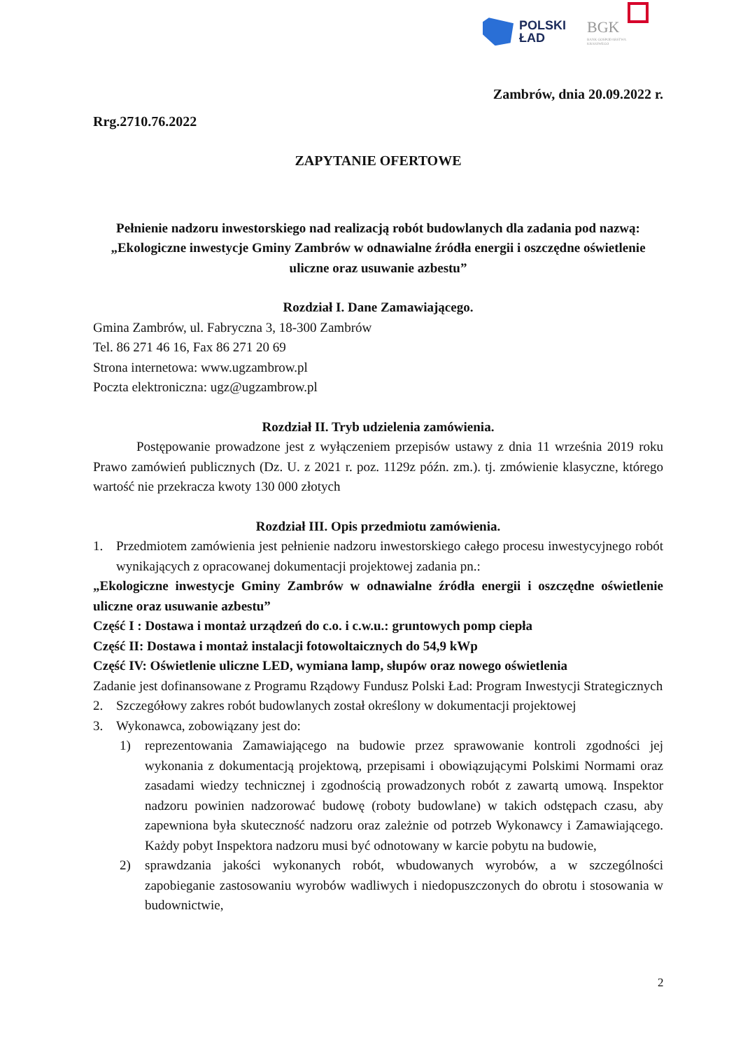POLSKI
ŁAD
BGK
BANK GOSPODARSTWA
KRAJOWEGO
Zambrów, dnia 20.09.2022 r.
Rrg.2710.76.2022
ZAPYTANIE OFERTOWE
Pełnienie nadzoru inwestorskiego nad realizacją robót budowlanych dla zadania pod nazwą: „Ekologiczne inwestycje Gminy Zambrów w odnawialne źródła energii i oszczędne oświetlenie uliczne oraz usuwanie azbestu”
Rozdział I. Dane Zamawiającego.
Gmina Zambrów, ul. Fabryczna 3, 18-300 Zambrów
Tel. 86 271 46 16, Fax 86 271 20 69
Strona internetowa: www.ugzambrow.pl
Poczta elektroniczna: ugz@ugzambrow.pl
Rozdział II. Tryb udzielenia zamówienia.
Postępowanie prowadzone jest z wyłączeniem przepisów ustawy z dnia 11 września 2019 roku Prawo zamówień publicznych (Dz. U. z 2021 r. poz. 1129z późn. zm.). tj. zmówienie klasyczne, którego wartość nie przekracza kwoty 130 000 złotych
Rozdział III. Opis przedmiotu zamówienia.
1. Przedmiotem zamówienia jest pełnienie nadzoru inwestorskiego całego procesu inwestycyjnego robót wynikających z opracowanej dokumentacji projektowej zadania pn.:
„Ekologiczne inwestycje Gminy Zambrów w odnawialne źródła energii i oszczędne oświetlenie uliczne oraz usuwanie azbestu”
Część I : Dostawa i montaż urządzeń do c.o. i c.w.u.: gruntowych pomp ciepła
Część II: Dostawa i montaż instalacji fotowoltaicznych do 54,9 kWp
Część IV: Oświetlenie uliczne LED, wymiana lamp, słupów oraz nowego oświetlenia
Zadanie jest dofinansowane z Programu Rządowy Fundusz Polski Ład: Program Inwestycji Strategicznych
2. Szczegółowy zakres robót budowlanych został określony w dokumentacji projektowej
3. Wykonawca, zobowiązany jest do:
1) reprezentowania Zamawiającego na budowie przez sprawowanie kontroli zgodności jej wykonania z dokumentacją projektową, przepisami i obowiązującymi Polskimi Normami oraz zasadami wiedzy technicznej i zgodnością prowadzonych robót z zawartą umową. Inspektor nadzoru powinien nadzorować budowę (roboty budowlane) w takich odstępach czasu, aby zapewniona była skuteczność nadzoru oraz zależnie od potrzeb Wykonawcy i Zamawiającego. Każdy pobyt Inspektora nadzoru musi być odnotowany w karcie pobytu na budowie,
2) sprawdzania jakości wykonanych robót, wbudowanych wyrobów, a w szczególności zapobieganie zastosowaniu wyrobów wadliwych i niedopuszczonych do obrotu i stosowania w budownictwie,
2